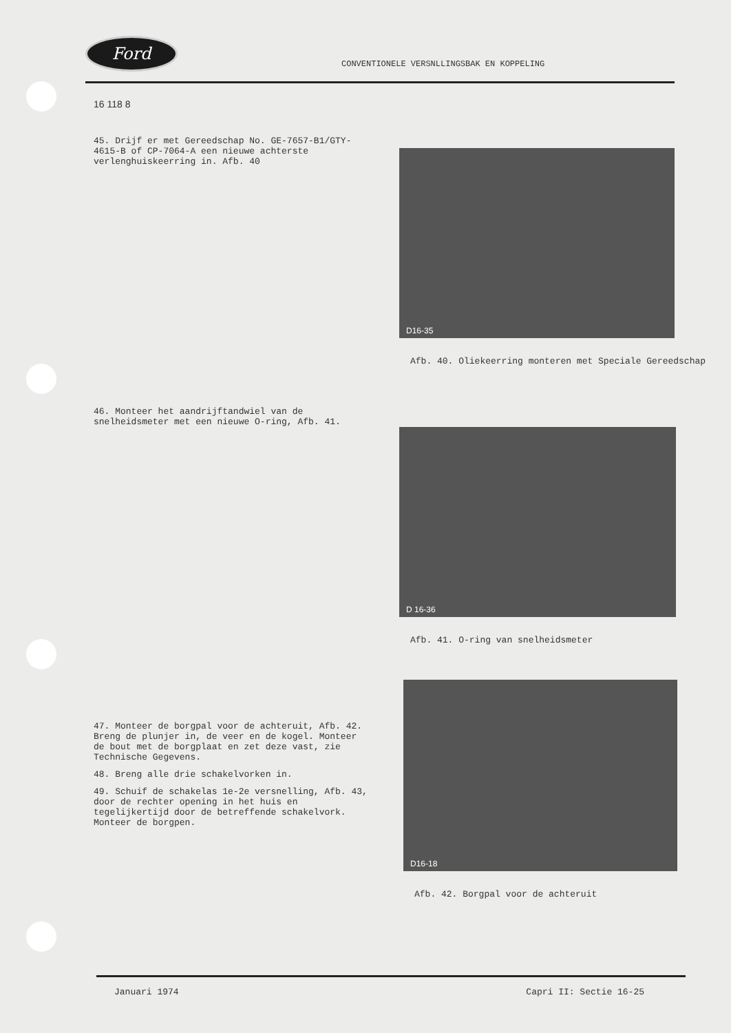Ford
CONVENTIONELE VERSNLLINGSBAK EN KOPPELING
16 118 8
45. Drijf er met Gereedschap No. GE-7657-B1/GTY-4615-B of CP-7064-A een nieuwe achterste verlenghuiskeerring in. Afb. 40
D16-35
Afb. 40. Oliekeerring monteren met Speciale Gereedschap
46. Monteer het aandrijftandwiel van de snelheidsmeter met een nieuwe O-ring, Afb. 41.
D 16-36
Afb. 41. O-ring van snelheidsmeter
47. Monteer de borgpal voor de achteruit, Afb. 42. Breng de plunjer in, de veer en de kogel. Monteer de bout met de borgplaat en zet deze vast, zie Technische Gegevens.
48. Breng alle drie schakelvorken in.
49. Schuif de schakelas 1e-2e versnelling, Afb. 43, door de rechter opening in het huis en tegelijkertijd door de betreffende schakelvork. Monteer de borgpen.
D16-18
Afb. 42. Borgpal voor de achteruit
Januari 1974 Capri II: Sectie 16-25